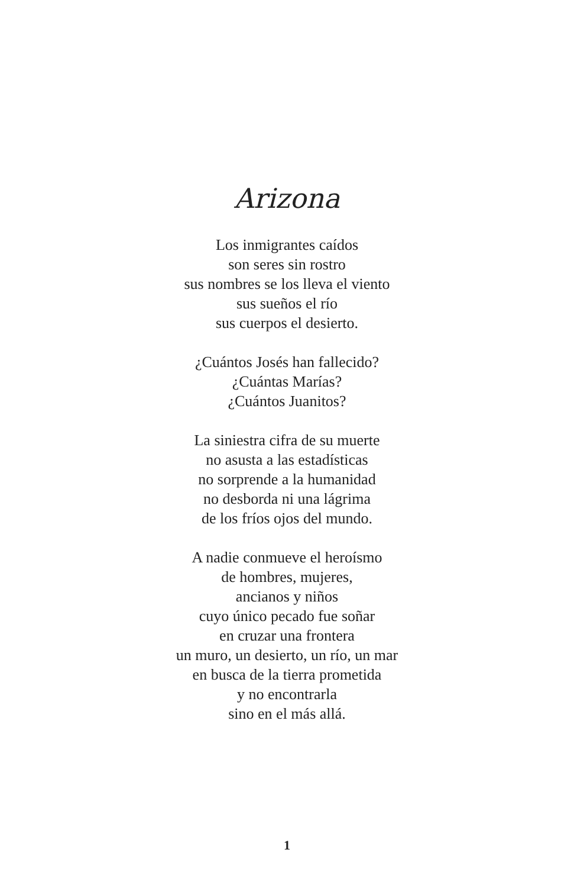Arizona
Los inmigrantes caídos
son seres sin rostro
sus nombres se los lleva el viento
sus sueños el río
sus cuerpos el desierto.
¿Cuántos Josés han fallecido?
¿Cuántas Marías?
¿Cuántos Juanitos?
La siniestra cifra de su muerte
no asusta a las estadísticas
no sorprende a la humanidad
no desborda ni una lágrima
de los fríos ojos del mundo.
A nadie conmueve el heroísmo
de hombres, mujeres,
ancianos y niños
cuyo único pecado fue soñar
en cruzar una frontera
un muro, un desierto, un río, un mar
en busca de la tierra prometida
y no encontrarla
sino en el más allá.
1